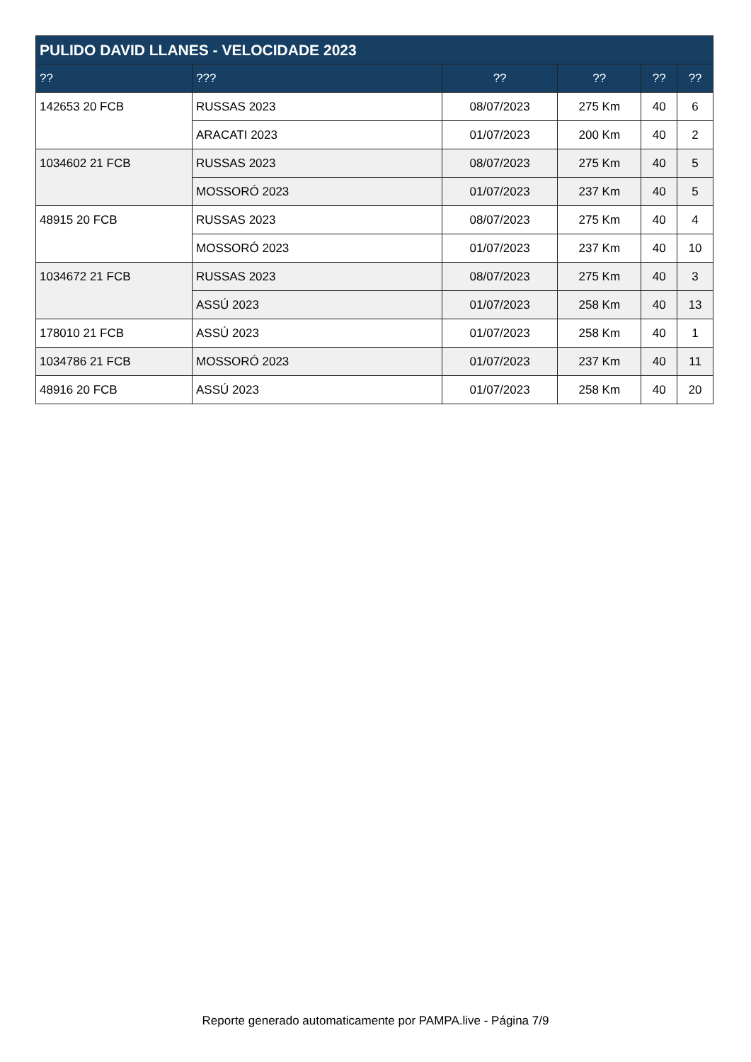| PULIDO DAVID LLANES - VELOCIDADE 2023 | | | | | |
| --- | --- | --- | --- | --- | --- |
| ?? | ??? | ?? | ?? | ?? | ?? |
| 142653 20 FCB | RUSSAS 2023 | 08/07/2023 | 275 Km | 40 | 6 |
| | ARACATI 2023 | 01/07/2023 | 200 Km | 40 | 2 |
| 1034602 21 FCB | RUSSAS 2023 | 08/07/2023 | 275 Km | 40 | 5 |
| | MOSSORÓ 2023 | 01/07/2023 | 237 Km | 40 | 5 |
| 48915 20 FCB | RUSSAS 2023 | 08/07/2023 | 275 Km | 40 | 4 |
| | MOSSORÓ 2023 | 01/07/2023 | 237 Km | 40 | 10 |
| 1034672 21 FCB | RUSSAS 2023 | 08/07/2023 | 275 Km | 40 | 3 |
| | ASSÚ 2023 | 01/07/2023 | 258 Km | 40 | 13 |
| 178010 21 FCB | ASSÚ 2023 | 01/07/2023 | 258 Km | 40 | 1 |
| 1034786 21 FCB | MOSSORÓ 2023 | 01/07/2023 | 237 Km | 40 | 11 |
| 48916 20 FCB | ASSÚ 2023 | 01/07/2023 | 258 Km | 40 | 20 |
Reporte generado automaticamente por PAMPA.live - Página 7/9